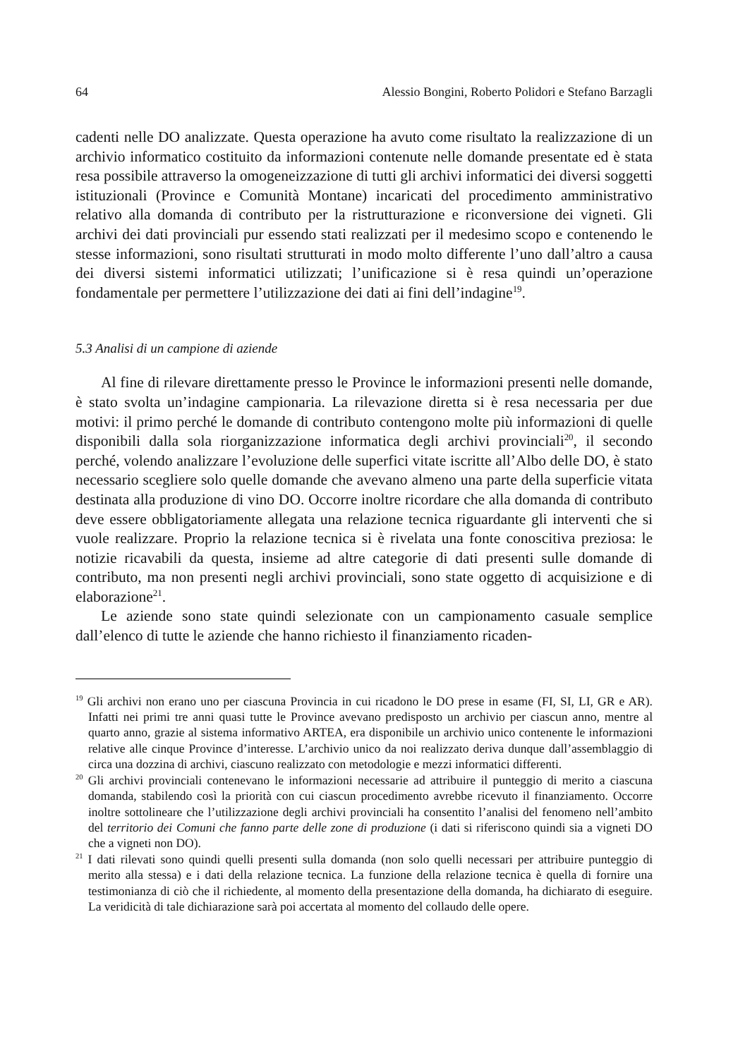64 Alessio Bongini, Roberto Polidori e Stefano Barzagli
cadenti nelle DO analizzate. Questa operazione ha avuto come risultato la realizzazione di un archivio informatico costituito da informazioni contenute nelle domande presentate ed è stata resa possibile attraverso la omogeneizzazione di tutti gli archivi informatici dei diversi soggetti istituzionali (Province e Comunità Montane) incaricati del procedimento amministrativo relativo alla domanda di contributo per la ristrutturazione e riconversione dei vigneti. Gli archivi dei dati provinciali pur essendo stati realizzati per il medesimo scopo e contenendo le stesse informazioni, sono risultati strutturati in modo molto differente l’uno dall’altro a causa dei diversi sistemi informatici utilizzati; l’unificazione si è resa quindi un’operazione fondamentale per permettere l’utilizzazione dei dati ai fini dell’indagine<sup>19</sup>.
5.3 Analisi di un campione di aziende
Al fine di rilevare direttamente presso le Province le informazioni presenti nelle domande, è stato svolta un’indagine campionaria. La rilevazione diretta si è resa necessaria per due motivi: il primo perché le domande di contributo contengono molte più informazioni di quelle disponibili dalla sola riorganizzazione informatica degli archivi provinciali<sup>20</sup>, il secondo perché, volendo analizzare l’evoluzione delle superfici vitate iscritte all’Albo delle DO, è stato necessario scegliere solo quelle domande che avevano almeno una parte della superficie vitata destinata alla produzione di vino DO. Occorre inoltre ricordare che alla domanda di contributo deve essere obbligatoriamente allegata una relazione tecnica riguardante gli interventi che si vuole realizzare. Proprio la relazione tecnica si è rivelata una fonte conoscitiva preziosa: le notizie ricavabili da questa, insieme ad altre categorie di dati presenti sulle domande di contributo, ma non presenti negli archivi provinciali, sono state oggetto di acquisizione e di elaborazione<sup>21</sup>.
Le aziende sono state quindi selezionate con un campionamento casuale semplice dall’elenco di tutte le aziende che hanno richiesto il finanziamento ricaden-
<sup>19</sup> Gli archivi non erano uno per ciascuna Provincia in cui ricadono le DO prese in esame (FI, SI, LI, GR e AR). Infatti nei primi tre anni quasi tutte le Province avevano predisposto un archivio per ciascun anno, mentre al quarto anno, grazie al sistema informativo ARTEA, era disponibile un archivio unico contenente le informazioni relative alle cinque Province d’interesse. L’archivio unico da noi realizzato deriva dunque dall’assemblaggio di circa una dozzina di archivi, ciascuno realizzato con metodologie e mezzi informatici differenti.
<sup>20</sup> Gli archivi provinciali contenevano le informazioni necessarie ad attribuire il punteggio di merito a ciascuna domanda, stabilendo così la priorità con cui ciascun procedimento avrebbe ricevuto il finanziamento. Occorre inoltre sottolineare che l’utilizzazione degli archivi provinciali ha consentito l’analisi del fenomeno nell’ambito del territorio dei Comuni che fanno parte delle zone di produzione (i dati si riferiscono quindi sia a vigneti DO che a vigneti non DO).
<sup>21</sup> I dati rilevati sono quindi quelli presenti sulla domanda (non solo quelli necessari per attribuire punteggio di merito alla stessa) e i dati della relazione tecnica. La funzione della relazione tecnica è quella di fornire una testimonianza di ciò che il richiedente, al momento della presentazione della domanda, ha dichiarato di eseguire. La veridicità di tale dichiarazione sarà poi accertata al momento del collaudo delle opere.